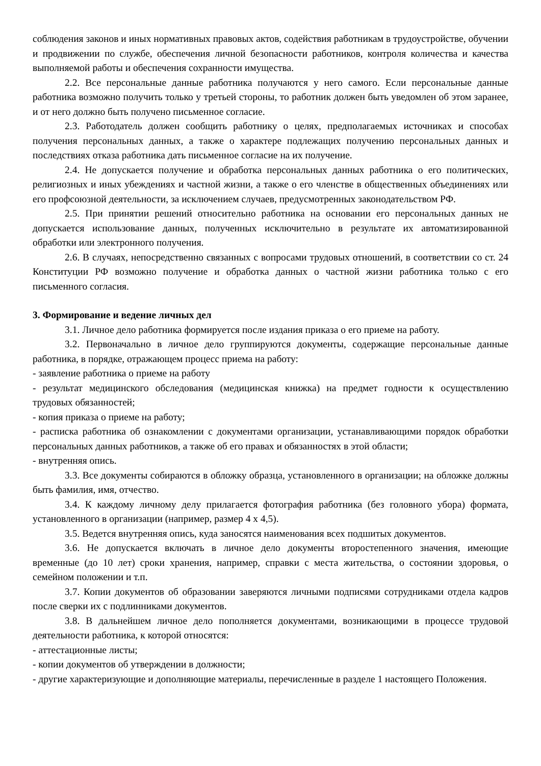соблюдения законов и иных нормативных правовых актов, содействия работникам в трудоустройстве, обучении и продвижении по службе, обеспечения личной безопасности работников, контроля количества и качества выполняемой работы и обеспечения сохранности имущества.
2.2. Все персональные данные работника получаются у него самого. Если персональные данные работника возможно получить только у третьей стороны, то работник должен быть уведомлен об этом заранее, и от него должно быть получено письменное согласие.
2.3. Работодатель должен сообщить работнику о целях, предполагаемых источниках и способах получения персональных данных, а также о характере подлежащих получению персональных данных и последствиях отказа работника дать письменное согласие на их получение.
2.4. Не допускается получение и обработка персональных данных работника о его политических, религиозных и иных убеждениях и частной жизни, а также о его членстве в общественных объединениях или его профсоюзной деятельности, за исключением случаев, предусмотренных законодательством РФ.
2.5. При принятии решений относительно работника на основании его персональных данных не допускается использование данных, полученных исключительно в результате их автоматизированной обработки или электронного получения.
2.6. В случаях, непосредственно связанных с вопросами трудовых отношений, в соответствии со ст. 24 Конституции РФ возможно получение и обработка данных о частной жизни работника только с его письменного согласия.
3. Формирование и ведение личных дел
3.1. Личное дело работника формируется после издания приказа о его приеме на работу.
3.2. Первоначально в личное дело группируются документы, содержащие персональные данные работника, в порядке, отражающем процесс приема на работу:
- заявление работника о приеме на работу
- результат медицинского обследования (медицинская книжка) на предмет годности к осуществлению трудовых обязанностей;
- копия приказа о приеме на работу;
- расписка работника об ознакомлении с документами организации, устанавливающими порядок обработки персональных данных работников, а также об его правах и обязанностях в этой области;
- внутренняя опись.
3.3. Все документы собираются в обложку образца, установленного в организации; на обложке должны быть фамилия, имя, отчество.
3.4. К каждому личному делу прилагается фотография работника (без головного убора) формата, установленного в организации (например, размер 4 х 4,5).
3.5. Ведется внутренняя опись, куда заносятся наименования всех подшитых документов.
3.6. Не допускается включать в личное дело документы второстепенного значения, имеющие временные (до 10 лет) сроки хранения, например, справки с места жительства, о состоянии здоровья, о семейном положении и т.п.
3.7. Копии документов об образовании заверяются личными подписями сотрудниками отдела кадров после сверки их с подлинниками документов.
3.8. В дальнейшем личное дело пополняется документами, возникающими в процессе трудовой деятельности работника, к которой относятся:
- аттестационные листы;
- копии документов об утверждении в должности;
- другие характеризующие и дополняющие материалы, перечисленные в разделе 1 настоящего Положения.